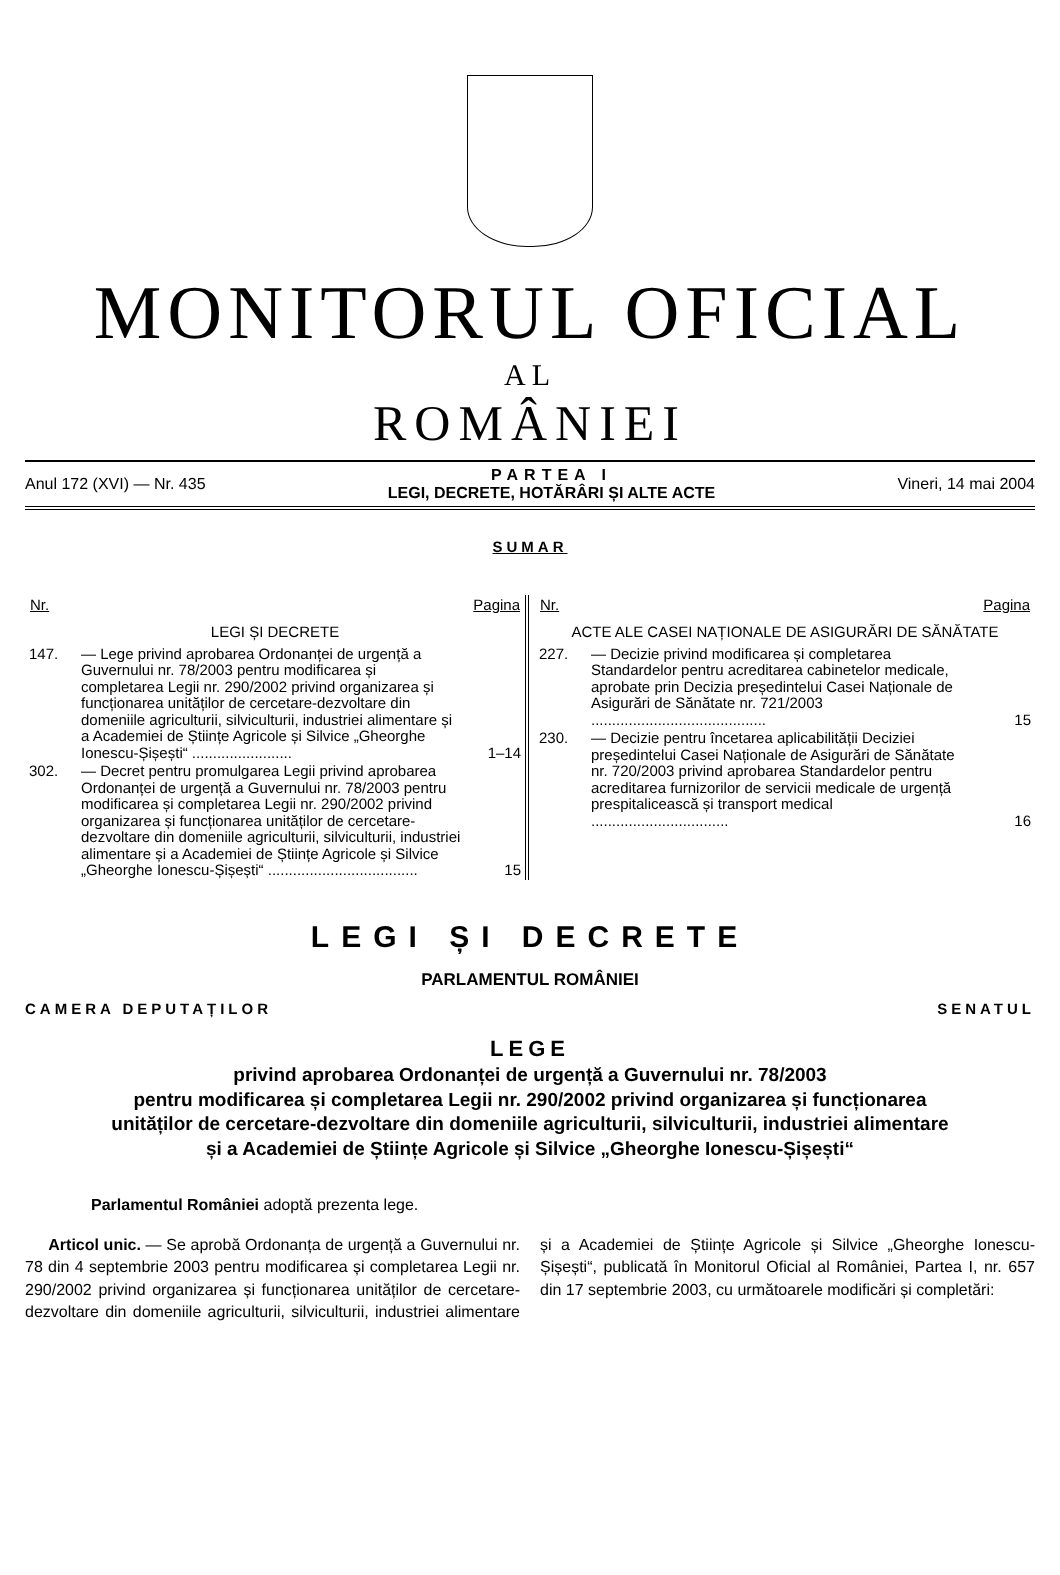MONITORUL OFICIAL
AL
ROMÂNIEI
Anul 172 (XVI) — Nr. 435
PARTEA I
LEGI, DECRETE, HOTĂRÂRI ȘI ALTE ACTE
Vineri, 14 mai 2004
SUMAR
| Nr. | | Pagina |
| --- | --- | --- |
| LEGI ȘI DECRETE | | |
| 147. | — Lege privind aprobarea Ordonanței de urgență a Guvernului nr. 78/2003 pentru modificarea și completarea Legii nr. 290/2002 privind organizarea și funcționarea unităților de cercetare-dezvoltare din domeniile agriculturii, silviculturii, industriei alimentare și a Academiei de Științe Agricole și Silvice „Gheorghe Ionescu-Șișești“ ........................ | 1–14 |
| 302. | — Decret pentru promulgarea Legii privind aprobarea Ordonanței de urgență a Guvernului nr. 78/2003 pentru modificarea și completarea Legii nr. 290/2002 privind organizarea și funcționarea unităților de cercetare-dezvoltare din domeniile agriculturii, silviculturii, industriei alimentare și a Academiei de Științe Agricole și Silvice „Gheorghe Ionescu-Șișești“ .................................... | 15 |
| Nr. | | Pagina |
| --- | --- | --- |
| ACTE ALE CASEI NAȚIONALE DE ASIGURĂRI DE SĂNĂTATE | | |
| 227. | — Decizie privind modificarea și completarea Standardelor pentru acreditarea cabinetelor medicale, aprobate prin Decizia președintelui Casei Naționale de Asigurări de Sănătate nr. 721/2003 .......................................... | 15 |
| 230. | — Decizie pentru încetarea aplicabilității Deciziei președintelui Casei Naționale de Asigurări de Sănătate nr. 720/2003 privind aprobarea Standardelor pentru acreditarea furnizorilor de servicii medicale de urgență prespitalicească și transport medical ................................. | 16 |
LEGI ȘI DECRETE
PARLAMENTUL ROMÂNIEI
CAMERA DEPUTAȚILOR SENATUL
LEGE
privind aprobarea Ordonanței de urgență a Guvernului nr. 78/2003
pentru modificarea și completarea Legii nr. 290/2002 privind organizarea și funcționarea
unităților de cercetare-dezvoltare din domeniile agriculturii, silviculturii, industriei alimentare
și a Academiei de Științe Agricole și Silvice „Gheorghe Ionescu-Șișești“
Parlamentul României adoptă prezenta lege.
Articol unic. — Se aprobă Ordonanța de urgență a Guvernului nr. 78 din 4 septembrie 2003 pentru modificarea și completarea Legii nr. 290/2002 privind organizarea și funcționarea unităților de cercetare-dezvoltare din domeniile agriculturii, silviculturii, industriei alimentare și a Academiei de Științe Agricole și Silvice „Gheorghe Ionescu-Șișești“, publicată în Monitorul Oficial al României, Partea I, nr. 657 din 17 septembrie 2003, cu următoarele modificări și completări: